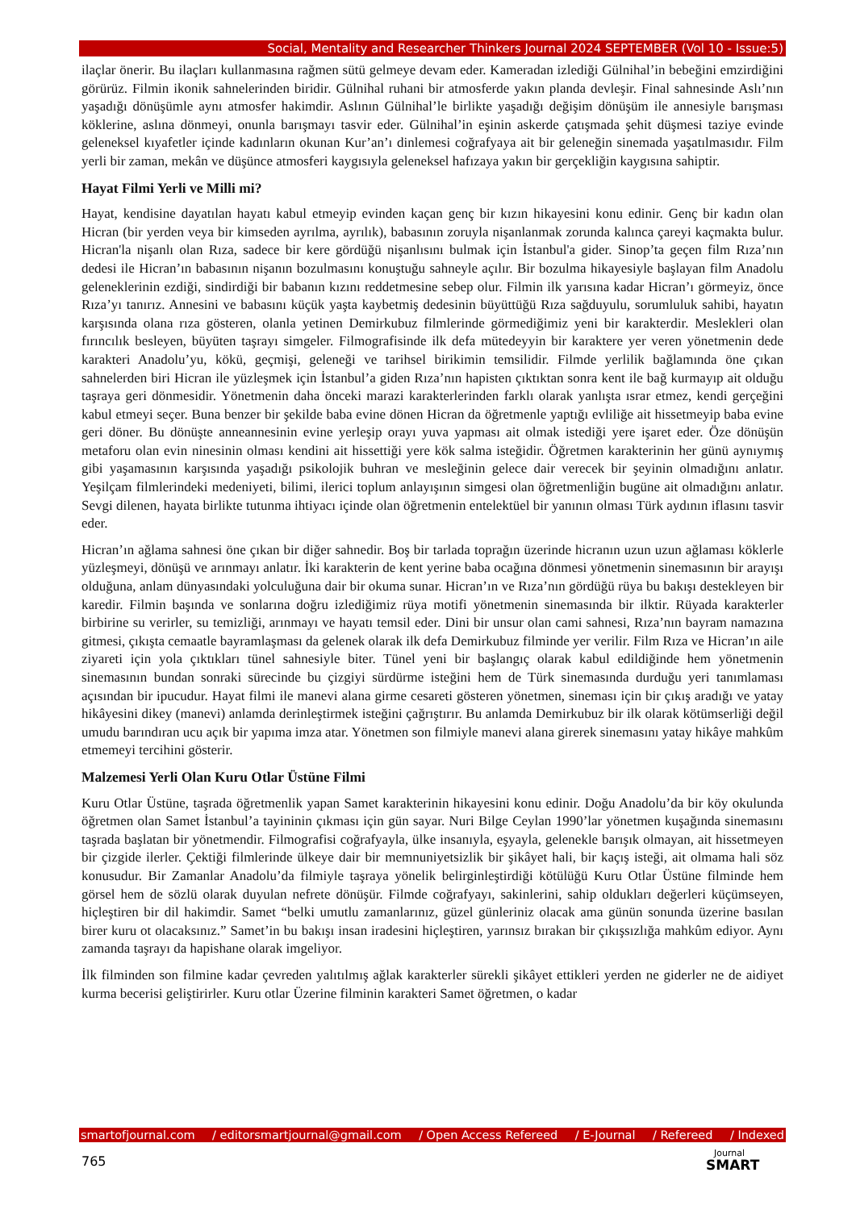Social, Mentality and Researcher Thinkers Journal 2024 SEPTEMBER (Vol 10 - Issue:5)
ilaçlar önerir. Bu ilaçları kullanmasına rağmen sütü gelmeye devam eder. Kameradan izlediği Gülnihal’in bebeğini emzirdiğini görürüz. Filmin ikonik sahnelerinden biridir. Gülnihal ruhani bir atmosferde yakın planda devleşir. Final sahnesinde Aslı’nın yaşadığı dönüşümle aynı atmosfer hakimdir. Aslının Gülnihal’le birlikte yaşadığı değişim dönüşüm ile annesiyle barışması köklerine, aslına dönmeyi, onunla barışmayı tasvir eder. Gülnihal’in eşinin askerde çatışmada şehit düşmesi taziye evinde geleneksel kıyafetler içinde kadınların okunan Kur’an’ı dinlemesi coğrafyaya ait bir geleneğin sinemada yaşatılmasıdır. Film yerli bir zaman, mekân ve düşünce atmosferi kaygısıyla geleneksel hafızaya yakın bir gerçekliğin kaygısına sahiptir.
Hayat Filmi Yerli ve Milli mi?
Hayat, kendisine dayatılan hayatı kabul etmeyip evinden kaçan genç bir kızın hikayesini konu edinir. Genç bir kadın olan Hicran (bir yerden veya bir kimseden ayrılma, ayrılık), babasının zoruyla nişanlanmak zorunda kalınca çareyi kaçmakta bulur. Hicran'la nişanlı olan Rıza, sadece bir kere gördüğü nişanlısını bulmak için İstanbul'a gider. Sinop’ta geçen film Rıza’nın dedesi ile Hicran’ın babasının nişanın bozulmasını konuştuğu sahneyle açılır. Bir bozulma hikayesiyle başlayan film Anadolu geleneklerinin ezdiği, sindirdiği bir babanın kızını reddetmesine sebep olur. Filmin ilk yarısına kadar Hicran’ı görmeyiz, önce Rıza’yı tanırız. Annesini ve babasını küçük yaşta kaybetmiş dedesinin büyüttüğü Rıza sağduyulu, sorumluluk sahibi, hayatın karşısında olana rıza gösteren, olanla yetinen Demirkubuz filmlerinde görmediğimiz yeni bir karakterdir. Meslekleri olan fırıncılık besleyen, büyüten taşrayı simgeler. Filmografisinde ilk defa mütedeyyin bir karaktere yer veren yönetmenin dede karakteri Anadolu’yu, kökü, geçmişi, geleneği ve tarihsel birikimin temsilidir. Filmde yerlilik bağlamında öne çıkan sahnelerden biri Hicran ile yüzleşmek için İstanbul’a giden Rıza’nın hapisten çıktıktan sonra kent ile bağ kurmayıp ait olduğu taşraya geri dönmesidir. Yönetmenin daha önceki marazi karakterlerinden farklı olarak yanlışta ısrar etmez, kendi gerçeğini kabul etmeyi seçer. Buna benzer bir şekilde baba evine dönen Hicran da öğretmenle yaptığı evliliğe ait hissetmeyip baba evine geri döner. Bu dönüşte anneannesinin evine yerleşip orayı yuva yapması ait olmak istediği yere işaret eder. Öze dönüşün metaforu olan evin ninesinin olması kendini ait hissettiği yere kök salma isteğidir. Öğretmen karakterinin her günü aynıymış gibi yaşamasının karşısında yaşadığı psikolojik buhran ve mesleğinin gelece dair verecek bir şeyinin olmadığını anlatır. Yeşilçam filmlerindeki medeniyeti, bilimi, ilerici toplum anlayışının simgesi olan öğretmenliğin bugüne ait olmadığını anlatır. Sevgi dilenen, hayata birlikte tutunma ihtiyacı içinde olan öğretmenin entelektüel bir yanının olması Türk aydının iflasını tasvir eder.
Hicran’ın ağlama sahnesi öne çıkan bir diğer sahnedir. Boş bir tarlada toprağın üzerinde hicranın uzun uzun ağlaması köklerle yüzleşmeyi, dönüşü ve arınmayı anlatır. İki karakterin de kent yerine baba ocağına dönmesi yönetmenin sinemasının bir arayışı olduğuna, anlam dünyasındaki yolculuğuna dair bir okuma sunar. Hicran’ın ve Rıza’nın gördüğü rüya bu bakışı destekleyen bir karedir. Filmin başında ve sonlarına doğru izlediğimiz rüya motifi yönetmenin sinemasında bir ilktir. Rüyada karakterler birbirine su verirler, su temizliği, arınmayı ve hayatı temsil eder. Dini bir unsur olan cami sahnesi, Rıza’nın bayram namazına gitmesi, çıkışta cemaatle bayramlaşması da gelenek olarak ilk defa Demirkubuz filminde yer verilir. Film Rıza ve Hicran’ın aile ziyareti için yola çıktıkları tünel sahnesiyle biter. Tünel yeni bir başlangıç olarak kabul edildiğinde hem yönetmenin sinemasının bundan sonraki sürecinde bu çizgiyi sürdürme isteğini hem de Türk sinemasında durduğu yeri tanımlaması açısından bir ipucudur. Hayat filmi ile manevi alana girme cesareti gösteren yönetmen, sineması için bir çıkış aradığı ve yatay hikâyesini dikey (manevi) anlamda derinleştirmek isteğini çağrıştırır. Bu anlamda Demirkubuz bir ilk olarak kötümserliği değil umudu barındıran ucu açık bir yapıma imza atar. Yönetmen son filmiyle manevi alana girerek sinemasını yatay hikâye mahkûm etmemeyi tercihini gösterir.
Malzemesi Yerli Olan Kuru Otlar Üstüne Filmi
Kuru Otlar Üstüne, taşrada öğretmenlik yapan Samet karakterinin hikayesini konu edinir. Doğu Anadolu’da bir köy okulunda öğretmen olan Samet İstanbul’a tayininin çıkması için gün sayar. Nuri Bilge Ceylan 1990’lar yönetmen kuşağında sinemasını taşrada başlatan bir yönetmendir. Filmografisi coğrafyayla, ülke insanıyla, eşyayla, gelenekle barışık olmayan, ait hissetmeyen bir çizgide ilerler. Çektiği filmlerinde ülkeye dair bir memnuniyetsizlik bir şikâyet hali, bir kaçış isteği, ait olmama hali söz konusudur. Bir Zamanlar Anadolu’da filmiyle taşraya yönelik belirginleştirdiği kötülüğü Kuru Otlar Üstüne filminde hem görsel hem de sözlü olarak duyulan nefrete dönüşür. Filmde coğrafyayı, sakinlerini, sahip oldukları değerleri küçümseyen, hiçleştiren bir dil hakimdir. Samet “belki umutlu zamanlarınız, güzel günleriniz olacak ama günün sonunda üzerine basılan birer kuru ot olacaksınız.” Samet’in bu bakışı insan iradesini hiçleştiren, yarınsız bırakan bir çıkışsızlığa mahkûm ediyor. Aynı zamanda taşrayı da hapishane olarak imgeliyor.
İlk filminden son filmine kadar çevreden yalıtılmış ağlak karakterler sürekli şikâyet ettikleri yerden ne giderler ne de aidiyet kurma becerisi geliştirirler. Kuru otlar Üzerine filminin karakteri Samet öğretmen, o kadar
smartofjournal.com / editorsmartjournal@gmail.com / Open Access Refereed / E-Journal / Refereed / Indexed
765 Journal
SMART